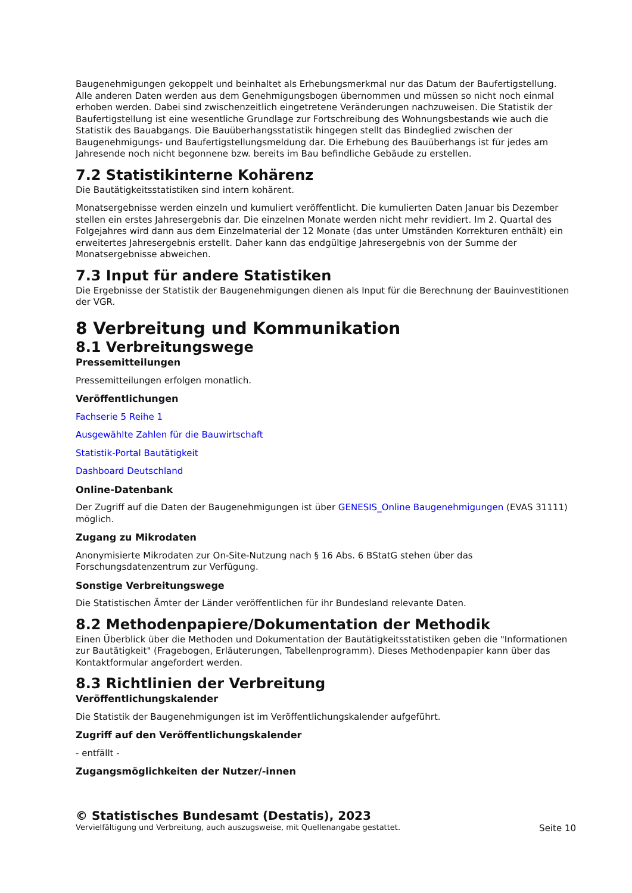Baugenehmigungen gekoppelt und beinhaltet als Erhebungsmerkmal nur das Datum der Baufertigstellung. Alle anderen Daten werden aus dem Genehmigungsbogen übernommen und müssen so nicht noch einmal erhoben werden. Dabei sind zwischenzeitlich eingetretene Veränderungen nachzuweisen. Die Statistik der Baufertigstellung ist eine wesentliche Grundlage zur Fortschreibung des Wohnungsbestands wie auch die Statistik des Bauabgangs. Die Bauüberhangsstatistik hingegen stellt das Bindeglied zwischen der Baugenehmigungs- und Baufertigstellungsmeldung dar. Die Erhebung des Bauüberhangs ist für jedes am Jahresende noch nicht begonnene bzw. bereits im Bau befindliche Gebäude zu erstellen.
7.2 Statistikinterne Kohärenz
Die Bautätigkeitsstatistiken sind intern kohärent.
Monatsergebnisse werden einzeln und kumuliert veröffentlicht. Die kumulierten Daten Januar bis Dezember stellen ein erstes Jahresergebnis dar. Die einzelnen Monate werden nicht mehr revidiert. Im 2. Quartal des Folgejahres wird dann aus dem Einzelmaterial der 12 Monate (das unter Umständen Korrekturen enthält) ein erweitertes Jahresergebnis erstellt. Daher kann das endgültige Jahresergebnis von der Summe der Monatsergebnisse abweichen.
7.3 Input für andere Statistiken
Die Ergebnisse der Statistik der Baugenehmigungen dienen als Input für die Berechnung der Bauinvestitionen der VGR.
8 Verbreitung und Kommunikation
8.1 Verbreitungswege
Pressemitteilungen
Pressemitteilungen erfolgen monatlich.
Veröffentlichungen
Fachserie 5 Reihe 1
Ausgewählte Zahlen für die Bauwirtschaft
Statistik-Portal Bautätigkeit
Dashboard Deutschland
Online-Datenbank
Der Zugriff auf die Daten der Baugenehmigungen ist über GENESIS_Online Baugenehmigungen (EVAS 31111) möglich.
Zugang zu Mikrodaten
Anonymisierte Mikrodaten zur On-Site-Nutzung nach § 16 Abs. 6 BStatG stehen über das Forschungsdatenzentrum zur Verfügung.
Sonstige Verbreitungswege
Die Statistischen Ämter der Länder veröffentlichen für ihr Bundesland relevante Daten.
8.2 Methodenpapiere/Dokumentation der Methodik
Einen Überblick über die Methoden und Dokumentation der Bautätigkeitsstatistiken geben die "Informationen zur Bautätigkeit" (Fragebogen, Erläuterungen, Tabellenprogramm). Dieses Methodenpapier kann über das Kontaktformular angefordert werden.
8.3 Richtlinien der Verbreitung
Veröffentlichungskalender
Die Statistik der Baugenehmigungen ist im Veröffentlichungskalender aufgeführt.
Zugriff auf den Veröffentlichungskalender
- entfällt -
Zugangsmöglichkeiten der Nutzer/-innen
© Statistisches Bundesamt (Destatis), 2023
Vervielfältigung und Verbreitung, auch auszugsweise, mit Quellenangabe gestattet. Seite 10